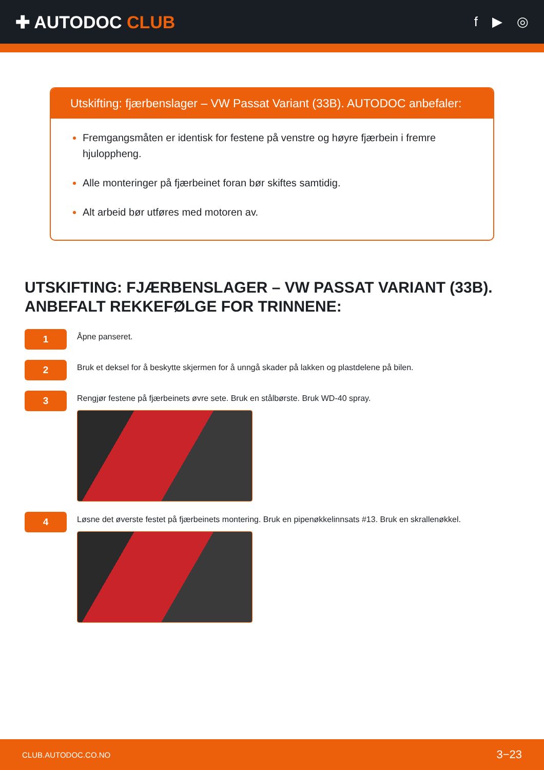✚ AUTODOC CLUB
f ▶ ◎
Utskifting: fjærbenslager – VW Passat Variant (33B). AUTODOC anbefaler:
Fremgangsmåten er identisk for festene på venstre og høyre fjærbein i fremre hjuloppheng.
Alle monteringer på fjærbeinet foran bør skiftes samtidig.
Alt arbeid bør utføres med motoren av.
UTSKIFTING: FJÆRBENSLAGER – VW PASSAT VARIANT (33B). ANBEFALT REKKEFØLGE FOR TRINNENE:
1
Åpne panseret.
2
Bruk et deksel for å beskytte skjermen for å unngå skader på lakken og plastdelene på bilen.
3
Rengjør festene på fjærbeinets øvre sete. Bruk en stålbørste. Bruk WD-40 spray.
4
Løsne det øverste festet på fjærbeinets montering. Bruk en pipenøkkelinnsats #13. Bruk en skrallenøkkel.
CLUB.AUTODOC.CO.NO 3−23